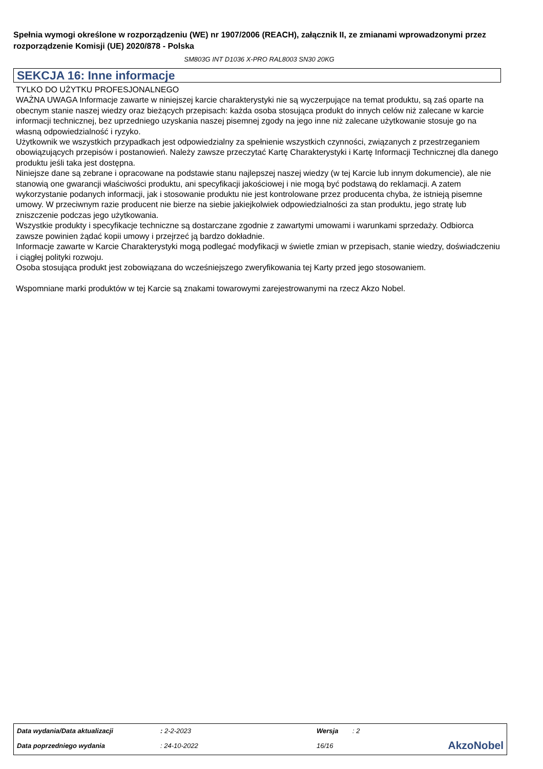Spełnia wymogi określone w rozporządzeniu (WE) nr 1907/2006 (REACH), załącznik II, ze zmianami wprowadzonymi przez rozporządzenie Komisji (UE) 2020/878 - Polska
SM803G INT D1036 X-PRO RAL8003 SN30 20KG
SEKCJA 16: Inne informacje
TYLKO DO UŻYTKU PROFESJONALNEGO
WAŻNA UWAGA Informacje zawarte w niniejszej karcie charakterystyki nie są wyczerpujące na temat produktu, są zaś oparte na obecnym stanie naszej wiedzy oraz bieżących przepisach: każda osoba stosująca produkt do innych celów niż zalecane w karcie informacji technicznej, bez uprzedniego uzyskania naszej pisemnej zgody na jego inne niż zalecane użytkowanie stosuje go na własną odpowiedzialność i ryzyko.
Użytkownik we wszystkich przypadkach jest odpowiedzialny za spełnienie wszystkich czynności, związanych z przestrzeganiem obowiązujących przepisów i postanowień. Należy zawsze przeczytać Kartę Charakterystyki i Kartę Informacji Technicznej dla danego produktu jeśli taka jest dostępna.
Niniejsze dane są zebrane i opracowane na podstawie stanu najlepszej naszej wiedzy (w tej Karcie lub innym dokumencie), ale nie stanowią one gwarancji właściwości produktu, ani specyfikacji jakościowej i nie mogą być podstawą do reklamacji. A zatem wykorzystanie podanych informacji, jak i stosowanie produktu nie jest kontrolowane przez producenta chyba, że istnieją pisemne umowy. W przeciwnym razie producent nie bierze na siebie jakiejkolwiek odpowiedzialności za stan produktu, jego stratę lub zniszczenie podczas jego użytkowania.
Wszystkie produkty i specyfikacje techniczne są dostarczane zgodnie z zawartymi umowami i warunkami sprzedaży. Odbiorca zawsze powinien żądać kopii umowy i przejrzeć ją bardzo dokładnie.
Informacje zawarte w Karcie Charakterystyki mogą podlegać modyfikacji w świetle zmian w przepisach, stanie wiedzy, doświadczeniu i ciągłej polityki rozwoju.
Osoba stosująca produkt jest zobowiązana do wcześniejszego zweryfikowania tej Karty przed jego stosowaniem.
Wspomniane marki produktów w tej Karcie są znakami towarowymi zarejestrowanymi na rzecz Akzo Nobel.
| Data wydania/Data aktualizacji | : 2-2-2023 | Wersja | : 2 | |
| Data poprzedniego wydania | : 24-10-2022 | 16/16 | | AkzoNobel |